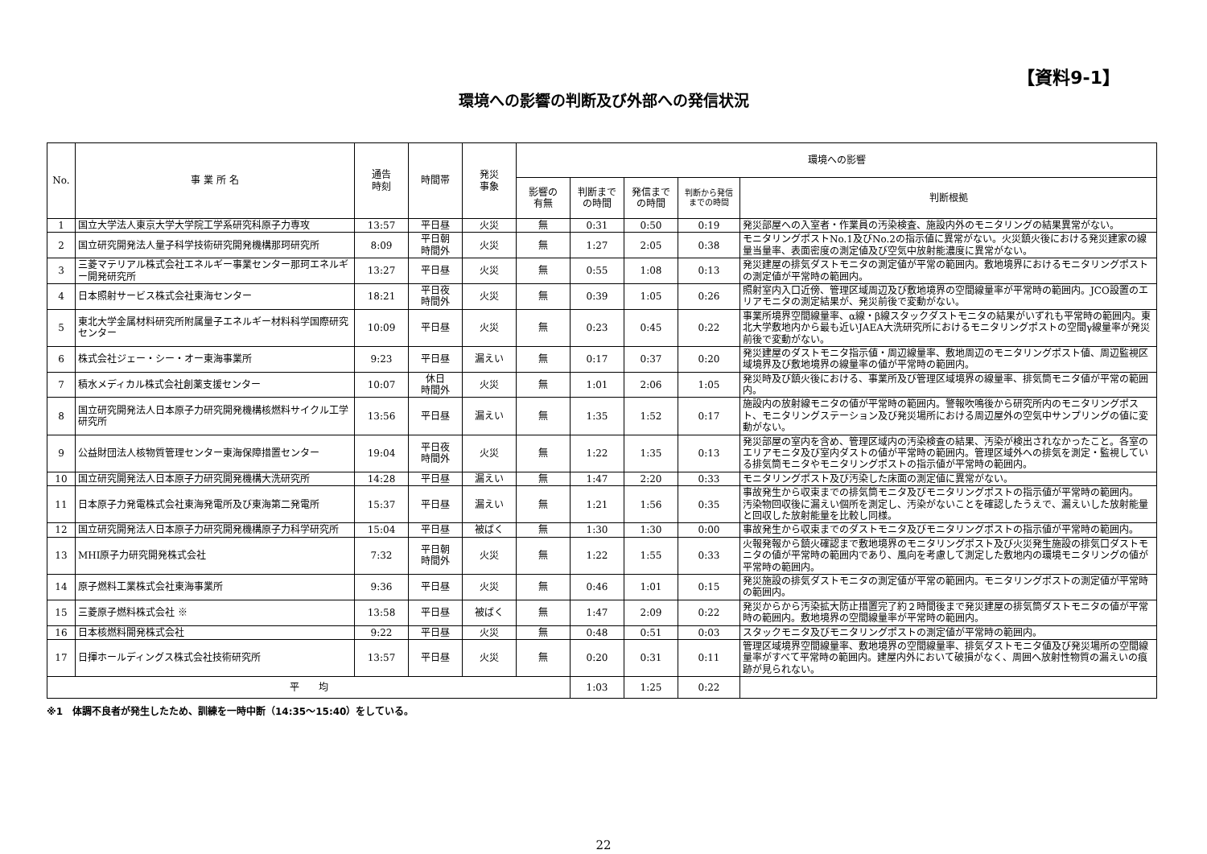【資料9-1】
環境への影響の判断及び外部への発信状況
| No. | 事 業 所 名 | 通告 時刻 | 時間帯 | 発災 事象 | 環境への影響 | | | | |
| --- | --- | --- | --- | --- | --- | --- | --- | --- | --- |
| | | | | | 影響の 有無 | 判断まで の時間 | 発信まで の時間 | 判断から発信 までの時間 | 判断根拠 |
| 1 | 国立大学法人東京大学大学院工学系研究科原子力専攻 | 13:57 | 平日昼 | 火災 | 無 | 0:31 | 0:50 | 0:19 | 発災部屋への入室者・作業員の汚染検査、施設内外のモニタリングの結果異常がない。 |
| 2 | 国立研究開発法人量子科学技術研究開発機構那珂研究所 | 8:09 | 平日朝 時間外 | 火災 | 無 | 1:27 | 2:05 | 0:38 | モニタリングポストNo.1及びNo.2の指示値に異常がない。火災鎮火後における発災建家の線量当量率、表面密度の測定値及び空気中放射能濃度に異常がない。 |
| 3 | 三菱マテリアル株式会社エネルギー事業センター那珂エネルギー開発研究所 | 13:27 | 平日昼 | 火災 | 無 | 0:55 | 1:08 | 0:13 | 発災建屋の排気ダストモニタの測定値が平常の範囲内。敷地境界におけるモニタリングポストの測定値が平常時の範囲内。 |
| 4 | 日本照射サービス株式会社東海センター | 18:21 | 平日夜 時間外 | 火災 | 無 | 0:39 | 1:05 | 0:26 | 照射室内入口近傍、管理区域周辺及び敷地境界の空間線量率が平常時の範囲内。JCO設置のエリアモニタの測定結果が、発災前後で変動がない。 |
| 5 | 東北大学金属材料研究所附属量子エネルギー材料科学国際研究センター | 10:09 | 平日昼 | 火災 | 無 | 0:23 | 0:45 | 0:22 | 事業所境界空間線量率、α線・β線スタックダストモニタの結果がいずれも平常時の範囲内。東北大学敷地内から最も近いJAEA大洗研究所におけるモニタリングポストの空間γ線量率が発災前後で変動がない。 |
| 6 | 株式会社ジェー・シー・オー東海事業所 | 9:23 | 平日昼 | 漏えい | 無 | 0:17 | 0:37 | 0:20 | 発災建屋のダストモニタ指示値・周辺線量率、敷地周辺のモニタリングポスト値、周辺監視区域境界及び敷地境界の線量率の値が平常時の範囲内。 |
| 7 | 積水メディカル株式会社創薬支援センター | 10:07 | 休日 時間外 | 火災 | 無 | 1:01 | 2:06 | 1:05 | 発災時及び鎮火後における、事業所及び管理区域境界の線量率、排気筒モニタ値が平常の範囲内。 |
| 8 | 国立研究開発法人日本原子力研究開発機構核燃料サイクル工学研究所 | 13:56 | 平日昼 | 漏えい | 無 | 1:35 | 1:52 | 0:17 | 施設内の放射線モニタの値が平常時の範囲内。警報吹鳴後から研究所内のモニタリングポスト、モニタリングステーション及び発災場所における周辺屋外の空気中サンプリングの値に変動がない。 |
| 9 | 公益財団法人核物質管理センター東海保障措置センター | 19:04 | 平日夜 時間外 | 火災 | 無 | 1:22 | 1:35 | 0:13 | 発災部屋の室内を含め、管理区域内の汚染検査の結果、汚染が検出されなかったこと。各室のエリアモニタ及び室内ダストの値が平常時の範囲内。管理区域外への排気を測定・監視している排気筒モニタやモニタリングポストの指示値が平常時の範囲内。 |
| 10 | 国立研究開発法人日本原子力研究開発機構大洗研究所 | 14:28 | 平日昼 | 漏えい | 無 | 1:47 | 2:20 | 0:33 | モニタリングポスト及び汚染した床面の測定値に異常がない。 |
| 11 | 日本原子力発電株式会社東海発電所及び東海第二発電所 | 15:37 | 平日昼 | 漏えい | 無 | 1:21 | 1:56 | 0:35 | 事故発生から収束までの排気筒モニタ及びモニタリングポストの指示値が平常時の範囲内。 汚染物回収後に漏えい個所を測定し、汚染がないことを確認したうえで、漏えいした放射能量と回収した放射能量を比較し同様。 |
| 12 | 国立研究開発法人日本原子力研究開発機構原子力科学研究所 | 15:04 | 平日昼 | 被ばく | 無 | 1:30 | 1:30 | 0:00 | 事故発生から収束までのダストモニタ及びモニタリングポストの指示値が平常時の範囲内。 |
| 13 | MHI原子力研究開発株式会社 | 7:32 | 平日朝 時間外 | 火災 | 無 | 1:22 | 1:55 | 0:33 | 火報発報から鎮火確認まで敷地境界のモニタリングポスト及び火災発生施設の排気口ダストモニタの値が平常時の範囲内であり、風向を考慮して測定した敷地内の環境モニタリングの値が平常時の範囲内。 |
| 14 | 原子燃料工業株式会社東海事業所 | 9:36 | 平日昼 | 火災 | 無 | 0:46 | 1:01 | 0:15 | 発災施設の排気ダストモニタの測定値が平常の範囲内。モニタリングポストの測定値が平常時の範囲内。 |
| 15 | 三菱原子燃料株式会社 ※ | 13:58 | 平日昼 | 被ばく | 無 | 1:47 | 2:09 | 0:22 | 発災からから汚染拡大防止措置完了約２時間後まで発災建屋の排気筒ダストモニタの値が平常時の範囲内。敷地境界の空間線量率が平常時の範囲内。 |
| 16 | 日本核燃料開発株式会社 | 9:22 | 平日昼 | 火災 | 無 | 0:48 | 0:51 | 0:03 | スタックモニタ及びモニタリングポストの測定値が平常時の範囲内。 |
| 17 | 日揮ホールディングス株式会社技術研究所 | 13:57 | 平日昼 | 火災 | 無 | 0:20 | 0:31 | 0:11 | 管理区域境界空間線量率、敷地境界の空間線量率、排気ダストモニタ値及び発災場所の空間線量率がすべて平常時の範囲内。建屋内外において破損がなく、周囲へ放射性物質の漏えいの痕跡が見られない。 |
| 平 均 | | | | | | 1:03 | 1:25 | 0:22 | |
※1　体調不良者が発生したため、訓練を一時中断（14:35～15:40）をしている。
22